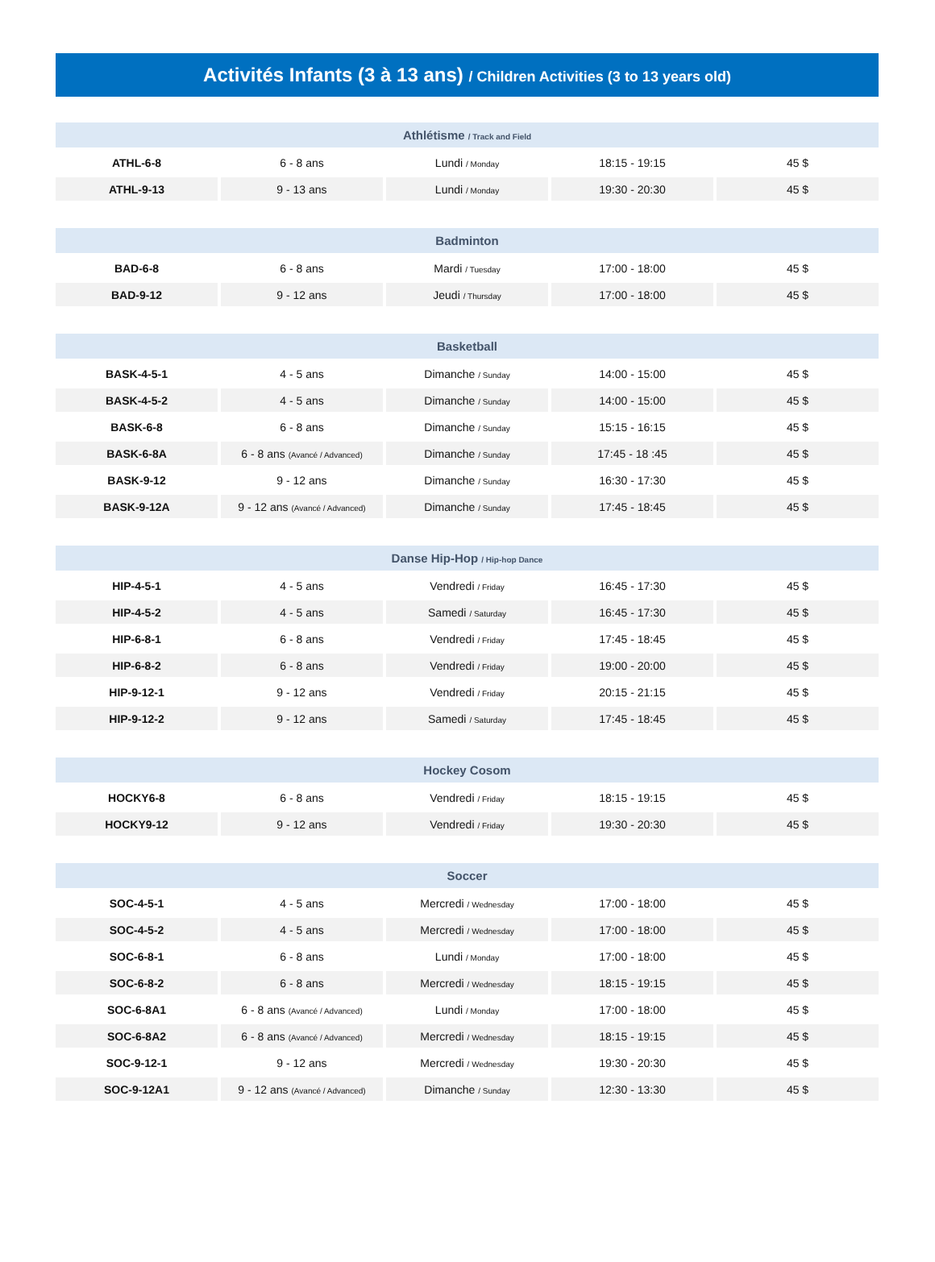Activités Infants (3 à 13 ans) / Children Activities (3 to 13 years old)
| Athlétisme / Track and Field | | | | |
| --- | --- | --- | --- | --- |
| ATHL-6-8 | 6 - 8 ans | Lundi / Monday | 18:15 - 19:15 | 45 $ |
| ATHL-9-13 | 9 - 13 ans | Lundi / Monday | 19:30 - 20:30 | 45 $ |
| Badminton | | | | |
| --- | --- | --- | --- | --- |
| BAD-6-8 | 6 - 8 ans | Mardi / Tuesday | 17:00 - 18:00 | 45 $ |
| BAD-9-12 | 9 - 12 ans | Jeudi / Thursday | 17:00 - 18:00 | 45 $ |
| Basketball | | | | |
| --- | --- | --- | --- | --- |
| BASK-4-5-1 | 4 - 5 ans | Dimanche / Sunday | 14:00 - 15:00 | 45 $ |
| BASK-4-5-2 | 4 - 5 ans | Dimanche / Sunday | 14:00 - 15:00 | 45 $ |
| BASK-6-8 | 6 - 8 ans | Dimanche / Sunday | 15:15 - 16:15 | 45 $ |
| BASK-6-8A | 6 - 8 ans (Avancé / Advanced) | Dimanche / Sunday | 17:45 - 18 :45 | 45 $ |
| BASK-9-12 | 9 - 12 ans | Dimanche / Sunday | 16:30 - 17:30 | 45 $ |
| BASK-9-12A | 9 - 12 ans (Avancé / Advanced) | Dimanche / Sunday | 17:45 - 18:45 | 45 $ |
| Danse Hip-Hop / Hip-hop Dance | | | | |
| --- | --- | --- | --- | --- |
| HIP-4-5-1 | 4 - 5 ans | Vendredi / Friday | 16:45 - 17:30 | 45 $ |
| HIP-4-5-2 | 4 - 5 ans | Samedi / Saturday | 16:45 - 17:30 | 45 $ |
| HIP-6-8-1 | 6 - 8 ans | Vendredi / Friday | 17:45 - 18:45 | 45 $ |
| HIP-6-8-2 | 6 - 8 ans | Vendredi / Friday | 19:00 - 20:00 | 45 $ |
| HIP-9-12-1 | 9 - 12 ans | Vendredi / Friday | 20:15 - 21:15 | 45 $ |
| HIP-9-12-2 | 9 - 12 ans | Samedi / Saturday | 17:45 - 18:45 | 45 $ |
| Hockey Cosom | | | | |
| --- | --- | --- | --- | --- |
| HOCKY6-8 | 6 - 8 ans | Vendredi / Friday | 18:15 - 19:15 | 45 $ |
| HOCKY9-12 | 9 - 12 ans | Vendredi / Friday | 19:30 - 20:30 | 45 $ |
| Soccer | | | | |
| --- | --- | --- | --- | --- |
| SOC-4-5-1 | 4 - 5 ans | Mercredi / Wednesday | 17:00 - 18:00 | 45 $ |
| SOC-4-5-2 | 4 - 5 ans | Mercredi / Wednesday | 17:00 - 18:00 | 45 $ |
| SOC-6-8-1 | 6 - 8 ans | Lundi / Monday | 17:00 - 18:00 | 45 $ |
| SOC-6-8-2 | 6 - 8 ans | Mercredi / Wednesday | 18:15 - 19:15 | 45 $ |
| SOC-6-8A1 | 6 - 8 ans (Avancé / Advanced) | Lundi / Monday | 17:00 - 18:00 | 45 $ |
| SOC-6-8A2 | 6 - 8 ans (Avancé / Advanced) | Mercredi / Wednesday | 18:15 - 19:15 | 45 $ |
| SOC-9-12-1 | 9 - 12 ans | Mercredi / Wednesday | 19:30 - 20:30 | 45 $ |
| SOC-9-12A1 | 9 - 12 ans (Avancé / Advanced) | Dimanche / Sunday | 12:30 - 13:30 | 45 $ |